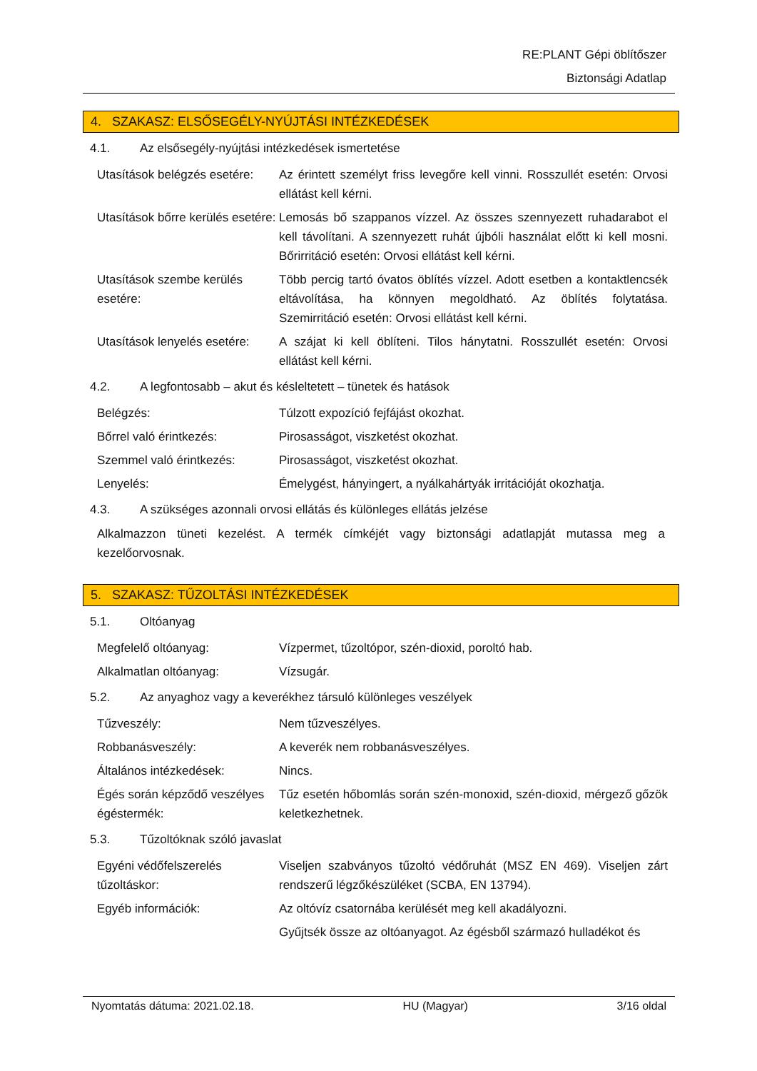RE:PLANT Gépi öblítőszer
Biztonsági Adatlap
4. SZAKASZ: ELSŐSEGÉLY-NYÚJTÁSI INTÉZKEDÉSEK
4.1. Az elsősegély-nyújtási intézkedések ismertetése
| Utasítások belégzés esetére: | Az érintett személyt friss levegőre kell vinni. Rosszullét esetén: Orvosi ellátást kell kérni. |
| Utasítások bőrre kerülés esetére: | Lemosás bő szappanos vízzel. Az összes szennyezett ruhadarabot el kell távolítani. A szennyezett ruhát újbóli használat előtt ki kell mosni. Bőrirritáció esetén: Orvosi ellátást kell kérni. |
| Utasítások szembe kerülés esetére: | Több percig tartó óvatos öblítés vízzel. Adott esetben a kontaktlencsék eltávolítása, ha könnyen megoldható. Az öblítés folytatása. Szemirritáció esetén: Orvosi ellátást kell kérni. |
| Utasítások lenyelés esetére: | A szájat ki kell öblíteni. Tilos hánytatni. Rosszullét esetén: Orvosi ellátást kell kérni. |
4.2. A legfontosabb – akut és késleltetett – tünetek és hatások
| Belégzés: | Túlzott expozíció fejfájást okozhat. |
| Bőrrel való érintkezés: | Pirosasságot, viszketést okozhat. |
| Szemmel való érintkezés: | Pirosasságot, viszketést okozhat. |
| Lenyelés: | Émelygést, hányingert, a nyálkahártyák irritációját okozhatja. |
4.3. A szükséges azonnali orvosi ellátás és különleges ellátás jelzése
Alkalmazzon tüneti kezelést. A termék címkéjét vagy biztonsági adatlapját mutassa meg a kezelőorvosnak.
5. SZAKASZ: TŰZOLTÁSI INTÉZKEDÉSEK
5.1. Oltóanyag
| Megfelelő oltóanyag: | Vízpermet, tűzoltópor, szén-dioxid, poroltó hab. |
| Alkalmatlan oltóanyag: | Vízsugár. |
5.2. Az anyaghoz vagy a keverékhez társuló különleges veszélyek
| Tűzveszély: | Nem tűzveszélyes. |
| Robbanásveszély: | A keverék nem robbanásveszélyes. |
| Általános intézkedések: | Nincs. |
| Égés során képződő veszélyes égéstermék: | Tűz esetén hőbomlás során szén-monoxid, szén-dioxid, mérgező gőzök keletkezhetnek. |
5.3. Tűzoltóknak szóló javaslat
| Egyéni védőfelszerelés tűzoltáskor: | Viseljen szabványos tűzoltó védőruhát (MSZ EN 469). Viseljen zárt rendszerű légzőkészüléket (SCBA, EN 13794). |
| Egyéb információk: | Az oltóvíz csatornába kerülését meg kell akadályozni. |
| | Gyűjtsék össze az oltóanyagot. Az égésből származó hulladékot és |
Nyomtatás dátuma: 2021.02.18. HU (Magyar) 3/16 oldal